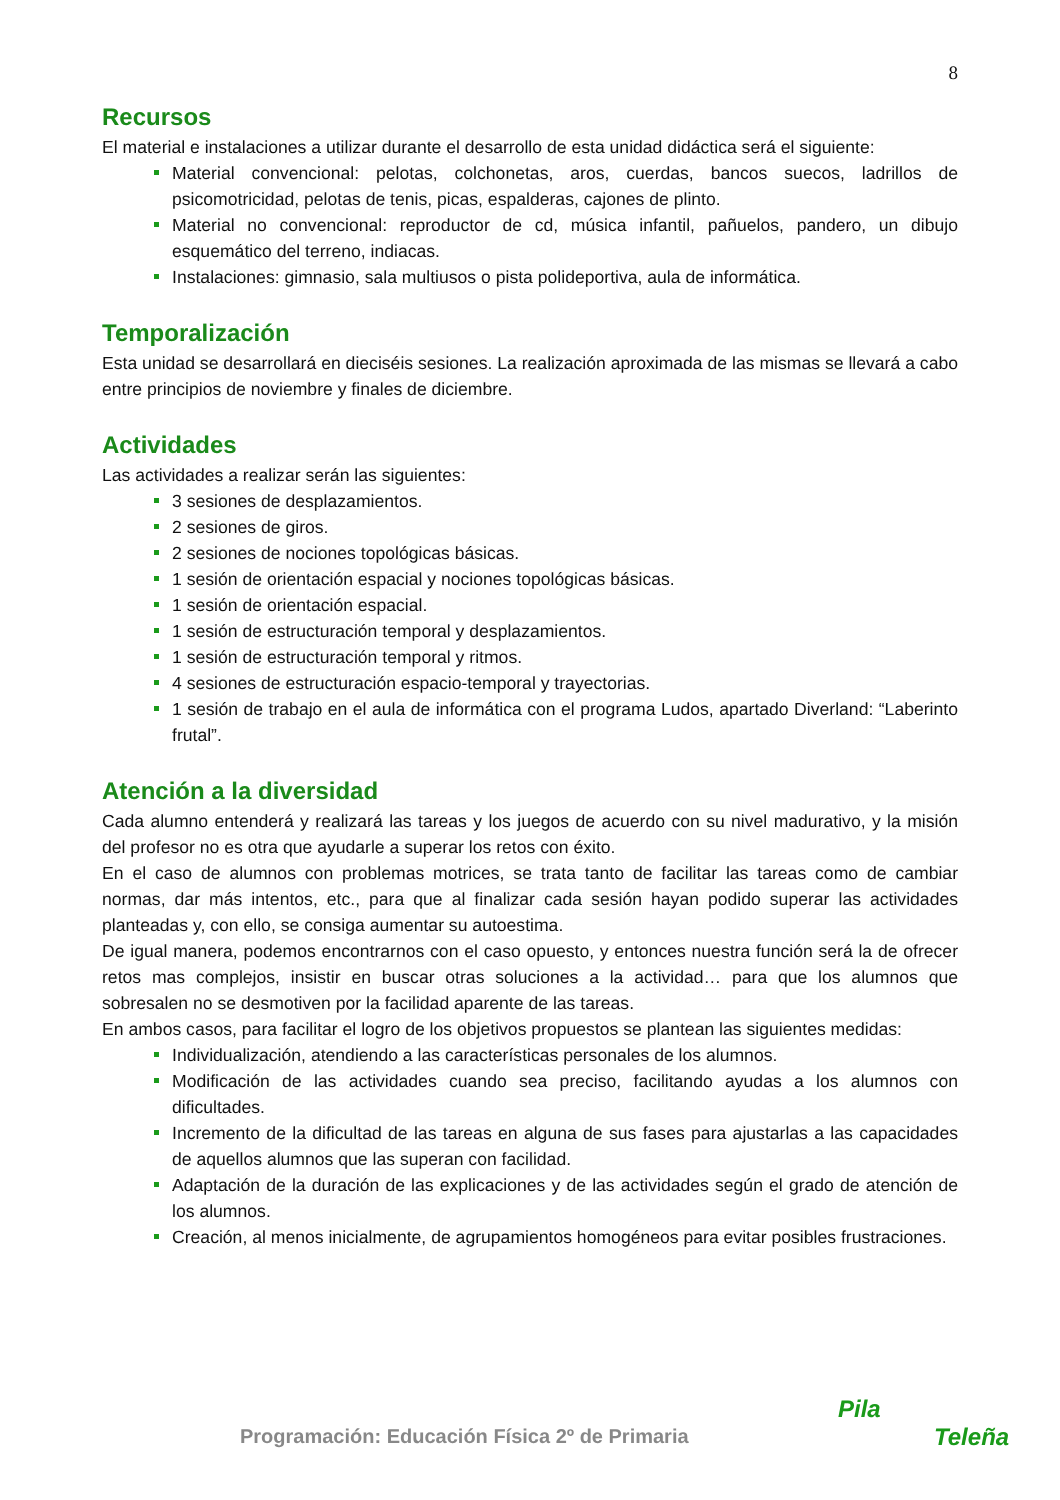8
Recursos
El material e instalaciones a utilizar durante el desarrollo de esta unidad didáctica será el siguiente:
Material convencional: pelotas, colchonetas, aros, cuerdas, bancos suecos, ladrillos de psicomotricidad, pelotas de tenis, picas, espalderas, cajones de plinto.
Material no convencional: reproductor de cd, música infantil, pañuelos, pandero, un dibujo esquemático del terreno, indiacas.
Instalaciones: gimnasio, sala multiusos o pista polideportiva, aula de informática.
Temporalización
Esta unidad se desarrollará en dieciséis sesiones. La realización aproximada de las mismas se llevará a cabo entre principios de noviembre y finales de diciembre.
Actividades
Las actividades a realizar serán las siguientes:
3 sesiones de desplazamientos.
2 sesiones de giros.
2 sesiones de nociones topológicas básicas.
1 sesión de orientación espacial y nociones topológicas básicas.
1 sesión de orientación espacial.
1 sesión de estructuración temporal y desplazamientos.
1 sesión de estructuración temporal y ritmos.
4 sesiones de estructuración espacio-temporal y trayectorias.
1 sesión de trabajo en el aula de informática con el programa Ludos, apartado Diverland: “Laberinto frutal”.
Atención a la diversidad
Cada alumno entenderá y realizará las tareas y los juegos de acuerdo con su nivel madurativo, y la misión del profesor no es otra que ayudarle a superar los retos con éxito.
En el caso de alumnos con problemas motrices, se trata tanto de facilitar las tareas como de cambiar normas, dar más intentos, etc., para que al finalizar cada sesión hayan podido superar las actividades planteadas y, con ello, se consiga aumentar su autoestima.
De igual manera, podemos encontrarnos con el caso opuesto, y entonces nuestra función será la de ofrecer retos mas complejos, insistir en buscar otras soluciones a la actividad… para que los alumnos que sobresalen no se desmotiven por la facilidad aparente de las tareas.
En ambos casos, para facilitar el logro de los objetivos propuestos se plantean las siguientes medidas:
Individualización, atendiendo a las características personales de los alumnos.
Modificación de las actividades cuando sea preciso, facilitando ayudas a los alumnos con dificultades.
Incremento de la dificultad de las tareas en alguna de sus fases para ajustarlas a las capacidades de aquellos alumnos que las superan con facilidad.
Adaptación de la duración de las explicaciones y de las actividades según el grado de atención de los alumnos.
Creación, al menos inicialmente, de agrupamientos homogéneos para evitar posibles frustraciones.
Programación: Educación Física 2º de Primaria
Pila
Teleña